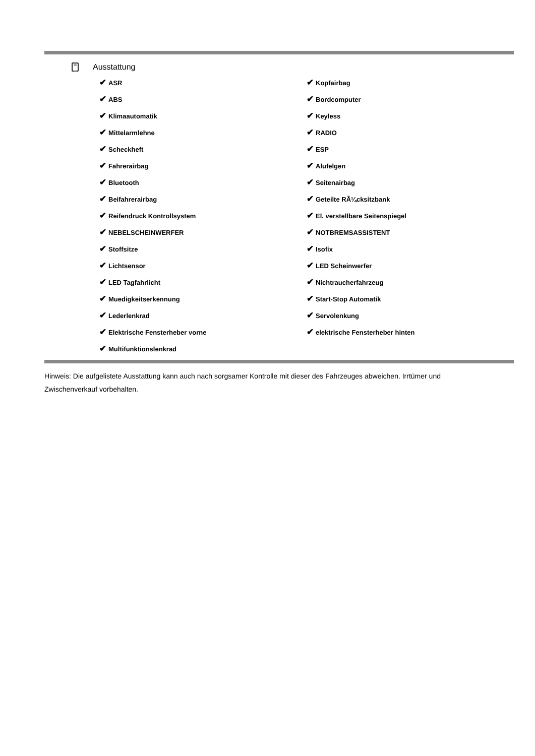Ausstattung
✔ ASR
✔ ABS
✔ Klimaautomatik
✔ Mittelarmlehne
✔ Scheckheft
✔ Fahrerairbag
✔ Bluetooth
✔ Beifahrerairbag
✔ Reifendruck Kontrollsystem
✔ NEBELSCHEINWERFER
✔ Stoffsitze
✔ Lichtsensor
✔ LED Tagfahrlicht
✔ Muedigkeitserkennung
✔ Lederlenkrad
✔ Elektrische Fensterheber vorne
✔ Multifunktionslenkrad
✔ Kopfairbag
✔ Bordcomputer
✔ Keyless
✔ RADIO
✔ ESP
✔ Alufelgen
✔ Seitenairbag
✔ Geteilte RÃ¼cksitzbank
✔ El. verstellbare Seitenspiegel
✔ NOTBREMSASSISTENT
✔ Isofix
✔ LED Scheinwerfer
✔ Nichtraucherfahrzeug
✔ Start-Stop Automatik
✔ Servolenkung
✔ elektrische Fensterheber hinten
Hinweis: Die aufgelistete Ausstattung kann auch nach sorgsamer Kontrolle mit dieser des Fahrzeuges abweichen. Irrtümer und Zwischenverkauf vorbehalten.